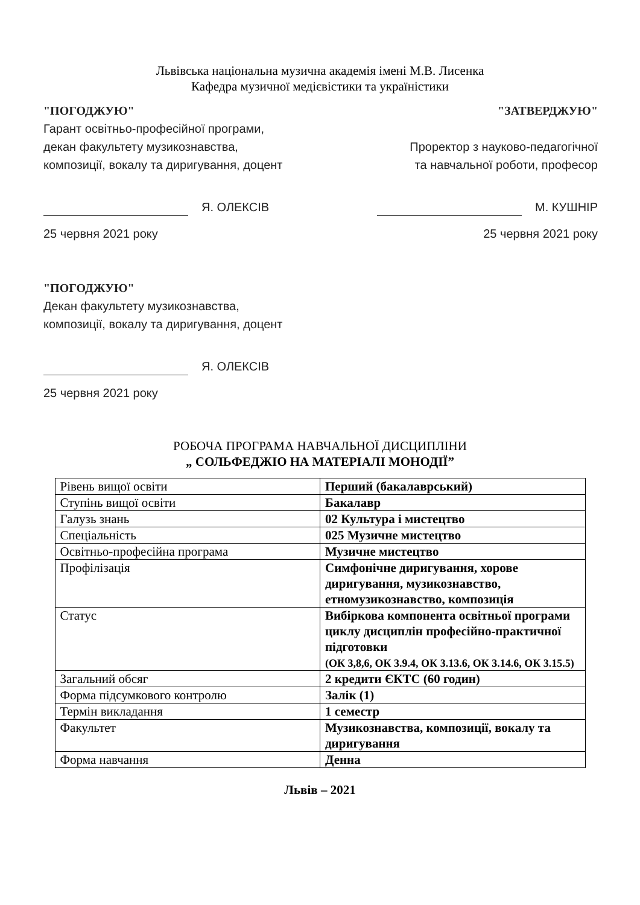Львівська національна музична академія імені М.В. Лисенка
Кафедра музичної медієвістики та україністики
"ПОГОДЖУЮ"
Гарант освітньо-професійної програми,
декан факультету музикознавства,
композиції, вокалу та диригування, доцент
Я. ОЛЕКСІВ
25 червня 2021 року
"ЗАТВЕРДЖУЮ"
Проректор з науково-педагогічної
та навчальної роботи, професор
М. КУШНІР
25 червня 2021 року
"ПОГОДЖУЮ"
Декан факультету музикознавства,
композиції, вокалу та диригування, доцент
Я. ОЛЕКСІВ
25 червня 2021 року
РОБОЧА ПРОГРАМА НАВЧАЛЬНОЇ ДИСЦИПЛІНИ
„ СОЛЬФЕДЖІО НА МАТЕРІАЛІ МОНОДІЇ”
| Рівень вищої освіти | Перший (бакалаврський) |
| Ступінь вищої освіти | Бакалавр |
| Галузь знань | 02 Культура і мистецтво |
| Спеціальність | 025 Музичне мистецтво |
| Освітньо-професійна програма | Музичне мистецтво |
| Профілізація | Симфонічне диригування, хорове диригування, музикознавство, етномузикознавство, композиція |
| Статус | Вибіркова компонента освітньої програми циклу дисциплін професійно-практичної підготовки (ОК 3,8,6, ОК 3.9.4, ОК 3.13.6, ОК 3.14.6, ОК 3.15.5) |
| Загальний обсяг | 2 кредити ЄКТС (60 годин) |
| Форма підсумкового контролю | Залік (1) |
| Термін викладання | 1 семестр |
| Факультет | Музикознавства, композиції, вокалу та диригування |
| Форма навчання | Денна |
Львів – 2021